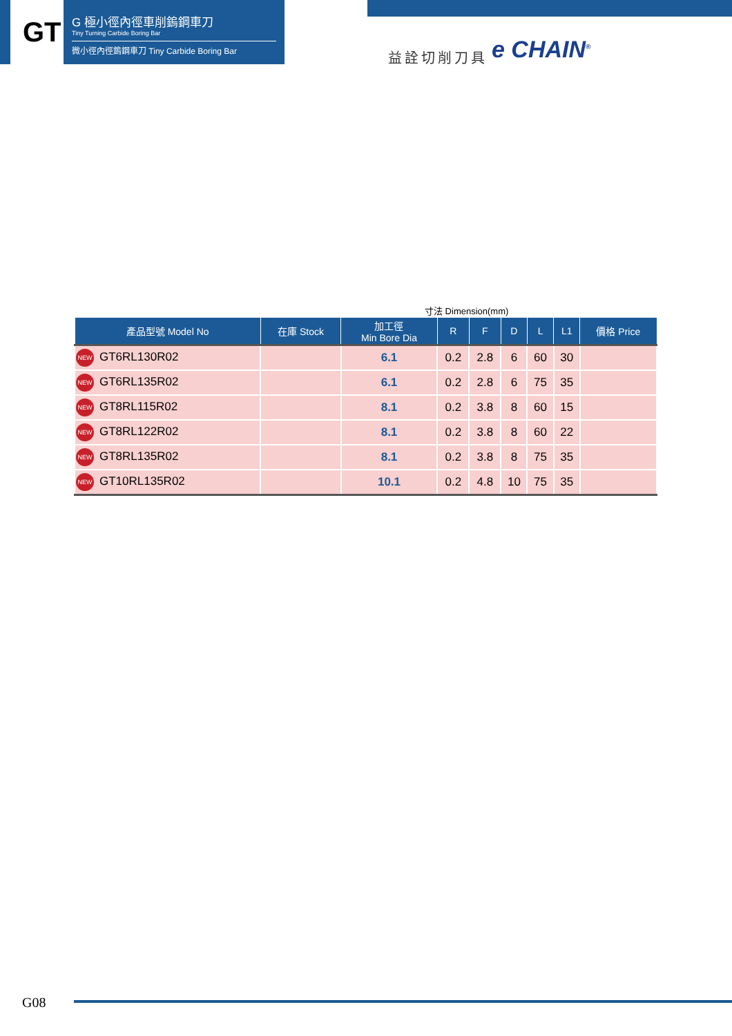GT
G 極小徑內徑車削鎢鋼車刀
Tiny Turning Carbide Boring Bar
微小徑內徑鎢鋼車刀 Tiny Carbide Boring Bar
益詮切削刀具 e CHAIN<sup>®</sup>
寸法 Dimension(mm)
| 產品型號 Model No | 在庫 Stock | 加工徑 Min Bore Dia | R | F | D | L | L1 | 價格 Price |
| --- | --- | --- | --- | --- | --- | --- | --- | --- |
| NEW GT6RL130R02 | | 6.1 | 0.2 | 2.8 | 6 | 60 | 30 | |
| NEW GT6RL135R02 | | 6.1 | 0.2 | 2.8 | 6 | 75 | 35 | |
| NEW GT8RL115R02 | | 8.1 | 0.2 | 3.8 | 8 | 60 | 15 | |
| NEW GT8RL122R02 | | 8.1 | 0.2 | 3.8 | 8 | 60 | 22 | |
| NEW GT8RL135R02 | | 8.1 | 0.2 | 3.8 | 8 | 75 | 35 | |
| NEW GT10RL135R02 | | 10.1 | 0.2 | 4.8 | 10 | 75 | 35 | |
G08